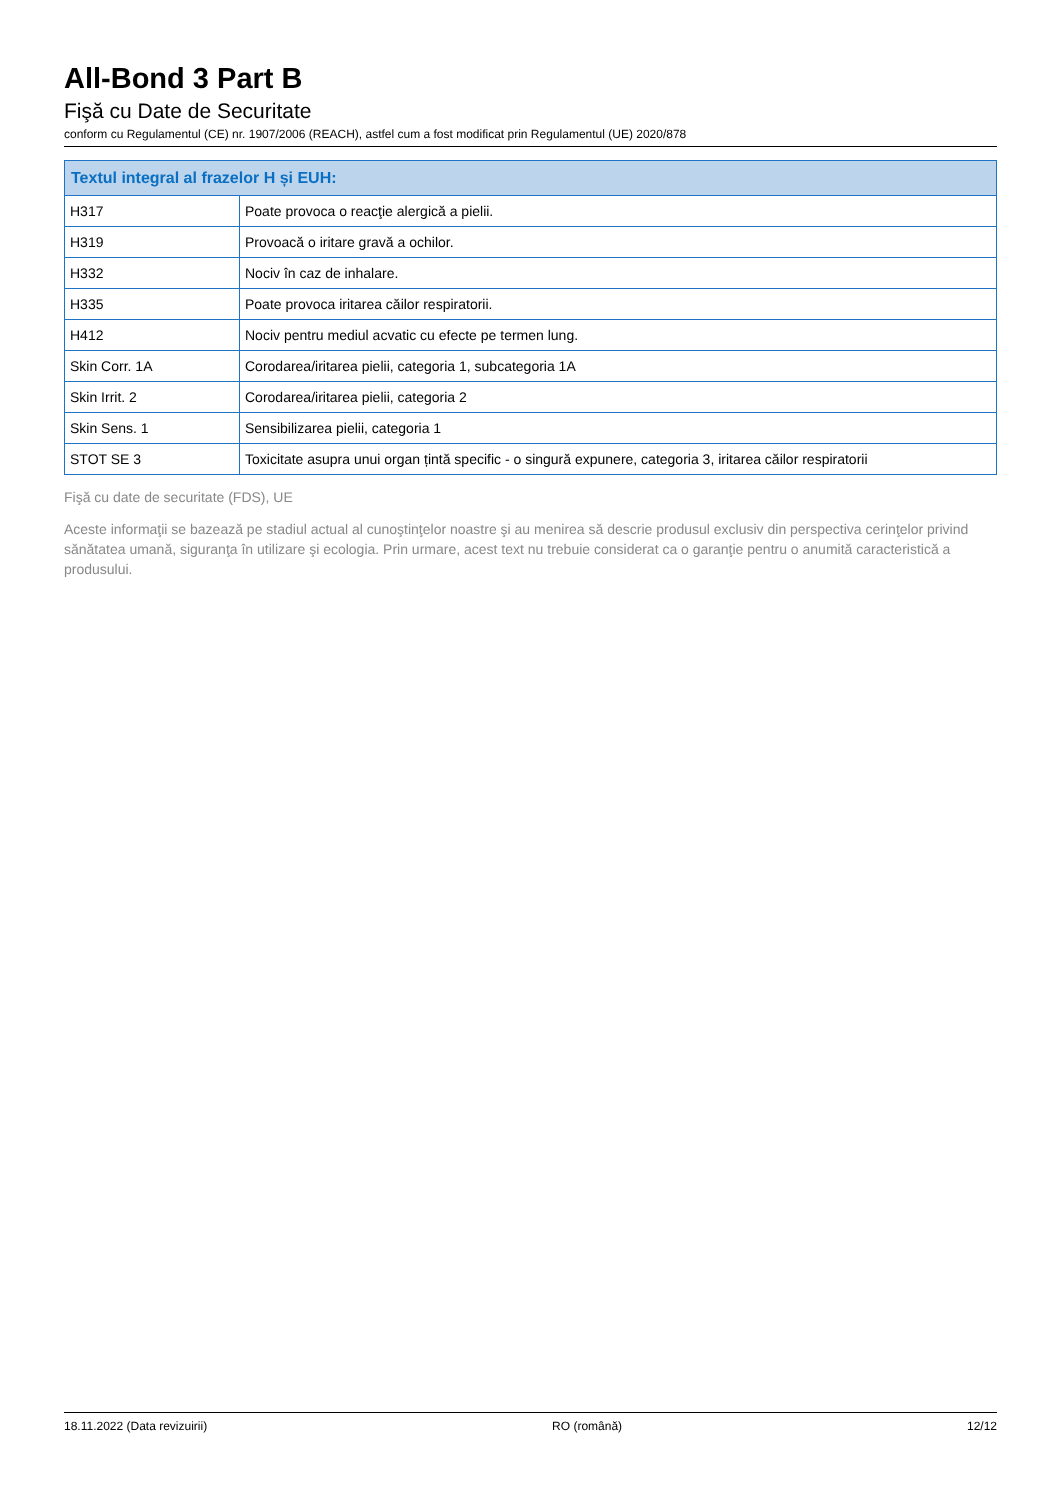All-Bond 3 Part B
Fişă cu Date de Securitate
conform cu Regulamentul (CE) nr. 1907/2006 (REACH), astfel cum a fost modificat prin Regulamentul (UE) 2020/878
| Textul integral al frazelor H și EUH: | |
| --- | --- |
| H317 | Poate provoca o reacţie alergică a pielii. |
| H319 | Provoacă o iritare gravă a ochilor. |
| H332 | Nociv în caz de inhalare. |
| H335 | Poate provoca iritarea căilor respiratorii. |
| H412 | Nociv pentru mediul acvatic cu efecte pe termen lung. |
| Skin Corr. 1A | Corodarea/iritarea pielii, categoria 1, subcategoria 1A |
| Skin Irrit. 2 | Corodarea/iritarea pielii, categoria 2 |
| Skin Sens. 1 | Sensibilizarea pielii, categoria 1 |
| STOT SE 3 | Toxicitate asupra unui organ țintă specific - o singură expunere, categoria 3, iritarea căilor respiratorii |
Fişă cu date de securitate (FDS), UE
Aceste informaţii se bazează pe stadiul actual al cunoştinţelor noastre şi au menirea să descrie produsul exclusiv din perspectiva cerinţelor privind sănătatea umană, siguranţa în utilizare şi ecologia. Prin urmare, acest text nu trebuie considerat ca o garanţie pentru o anumită caracteristică a produsului.
18.11.2022 (Data revizuirii) RO (română) 12/12